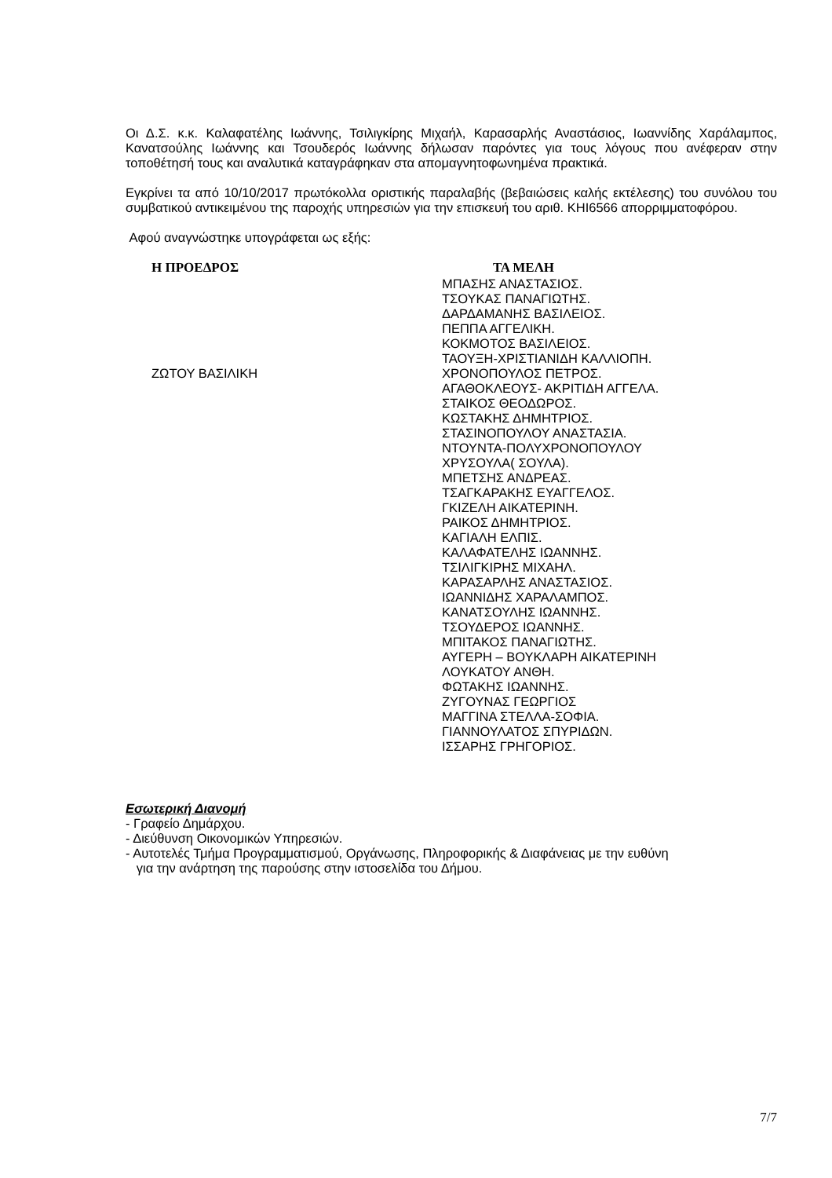Οι Δ.Σ. κ.κ. Καλαφατέλης Ιωάννης, Τσιλιγκίρης Μιχαήλ, Καρασαρλής Αναστάσιος, Ιωαννίδης Χαράλαμπος, Κανατσούλης Ιωάννης και Τσουδερός Ιωάννης δήλωσαν παρόντες για τους λόγους που ανέφεραν στην τοποθέτησή τους και αναλυτικά καταγράφηκαν στα απομαγνητοφωνημένα πρακτικά.
Εγκρίνει τα από 10/10/2017 πρωτόκολλα οριστικής παραλαβής (βεβαιώσεις καλής εκτέλεσης) του συνόλου του συμβατικού αντικειμένου της παροχής υπηρεσιών για την επισκευή του αριθ. ΚΗΙ6566 απορριμματοφόρου.
Αφού αναγνώστηκε υπογράφεται ως εξής:
Η ΠΡΟΕΔΡΟΣ
ΖΩΤΟΥ ΒΑΣΙΛΙΚΗ
ΤΑ ΜΕΛΗ
ΜΠΑΣΗΣ ΑΝΑΣΤΑΣΙΟΣ.
ΤΣΟΥΚΑΣ ΠΑΝΑΓΙΩΤΗΣ.
ΔΑΡΔΑΜΑΝΗΣ ΒΑΣΙΛΕΙΟΣ.
ΠΕΠΠΑ ΑΓΓΕΛΙΚΗ.
ΚΟΚΜΟΤΟΣ ΒΑΣΙΛΕΙΟΣ.
ΤΑΟΥΞΗ-ΧΡΙΣΤΙΑΝΙΔΗ ΚΑΛΛΙΟΠΗ.
ΧΡΟΝΟΠΟΥΛΟΣ ΠΕΤΡΟΣ.
ΑΓΑΘΟΚΛΕΟΥΣ- ΑΚΡΙΤΙΔΗ ΑΓΓΕΛΑ.
ΣΤΑΙΚΟΣ ΘΕΟΔΩΡΟΣ.
ΚΩΣΤΑΚΗΣ ΔΗΜΗΤΡΙΟΣ.
ΣΤΑΣΙΝΟΠΟΥΛΟΥ ΑΝΑΣΤΑΣΙΑ.
ΝΤΟΥΝΤΑ-ΠΟΛΥΧΡΟΝΟΠΟΥΛΟΥ
ΧΡΥΣΟΥΛΑ( ΣΟΥΛΑ).
ΜΠΕΤΣΗΣ ΑΝΔΡΕΑΣ.
ΤΣΑΓΚΑΡΑΚΗΣ ΕΥΑΓΓΕΛΟΣ.
ΓΚΙΖΕΛΗ ΑΙΚΑΤΕΡΙΝΗ.
ΡΑΙΚΟΣ ΔΗΜΗΤΡΙΟΣ.
ΚΑΓΙΑΛΗ ΕΛΠΙΣ.
ΚΑΛΑΦΑΤΕΛΗΣ ΙΩΑΝΝΗΣ.
ΤΣΙΛΙΓΚΙΡΗΣ ΜΙΧΑΗΛ.
ΚΑΡΑΣΑΡΛΗΣ ΑΝΑΣΤΑΣΙΟΣ.
ΙΩΑΝΝΙΔΗΣ ΧΑΡΑΛΑΜΠΟΣ.
ΚΑΝΑΤΣΟΥΛΗΣ ΙΩΑΝΝΗΣ.
ΤΣΟΥΔΕΡΟΣ ΙΩΑΝΝΗΣ.
ΜΠΙΤΑΚΟΣ ΠΑΝΑΓΙΩΤΗΣ.
ΑΥΓΕΡΗ – ΒΟΥΚΛΑΡΗ ΑΙΚΑΤΕΡΙΝΗ
ΛΟΥΚΑΤΟΥ ΑΝΘΗ.
ΦΩΤΑΚΗΣ ΙΩΑΝΝΗΣ.
ΖΥΓΟΥΝΑΣ ΓΕΩΡΓΙΟΣ
ΜΑΓΓΙΝΑ ΣΤΕΛΛΑ-ΣΟΦΙΑ.
ΓΙΑΝΝΟΥΛΑΤΟΣ ΣΠΥΡΙΔΩΝ.
ΙΣΣΑΡΗΣ ΓΡΗΓΟΡΙΟΣ.
Εσωτερική Διανομή
- Γραφείο Δημάρχου.
- Διεύθυνση Οικονομικών Υπηρεσιών.
- Αυτοτελές Τμήμα Προγραμματισμού, Οργάνωσης, Πληροφορικής & Διαφάνειας με την ευθύνη
για την ανάρτηση της παρούσης στην ιστοσελίδα του Δήμου.
7/7